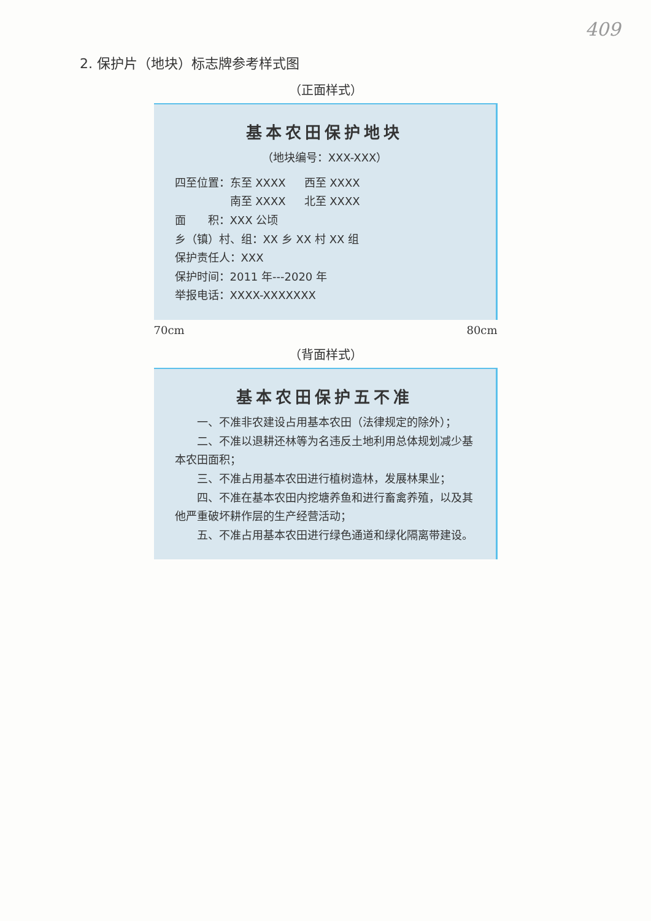409
2. 保护片（地块）标志牌参考样式图
（正面样式）
基本农田保护地块
（地块编号：XXX-XXX）
四至位置：东至 XXXX 西至 XXXX
南至 XXXX 北至 XXXX
面　　积：XXX 公顷
乡（镇）村、组：XX 乡 XX 村 XX 组
保护责任人：XXX
保护时间：2011 年---2020 年
举报电话：XXXX-XXXXXXX
70cm 80cm
（背面样式）
基本农田保护五不准
一、不准非农建设占用基本农田（法律规定的除外）；
二、不准以退耕还林等为名违反土地利用总体规划减少基本农田面积；
三、不准占用基本农田进行植树造林，发展林果业；
四、不准在基本农田内挖塘养鱼和进行畜禽养殖，以及其他严重破坏耕作层的生产经营活动；
五、不准占用基本农田进行绿色通道和绿化隔离带建设。